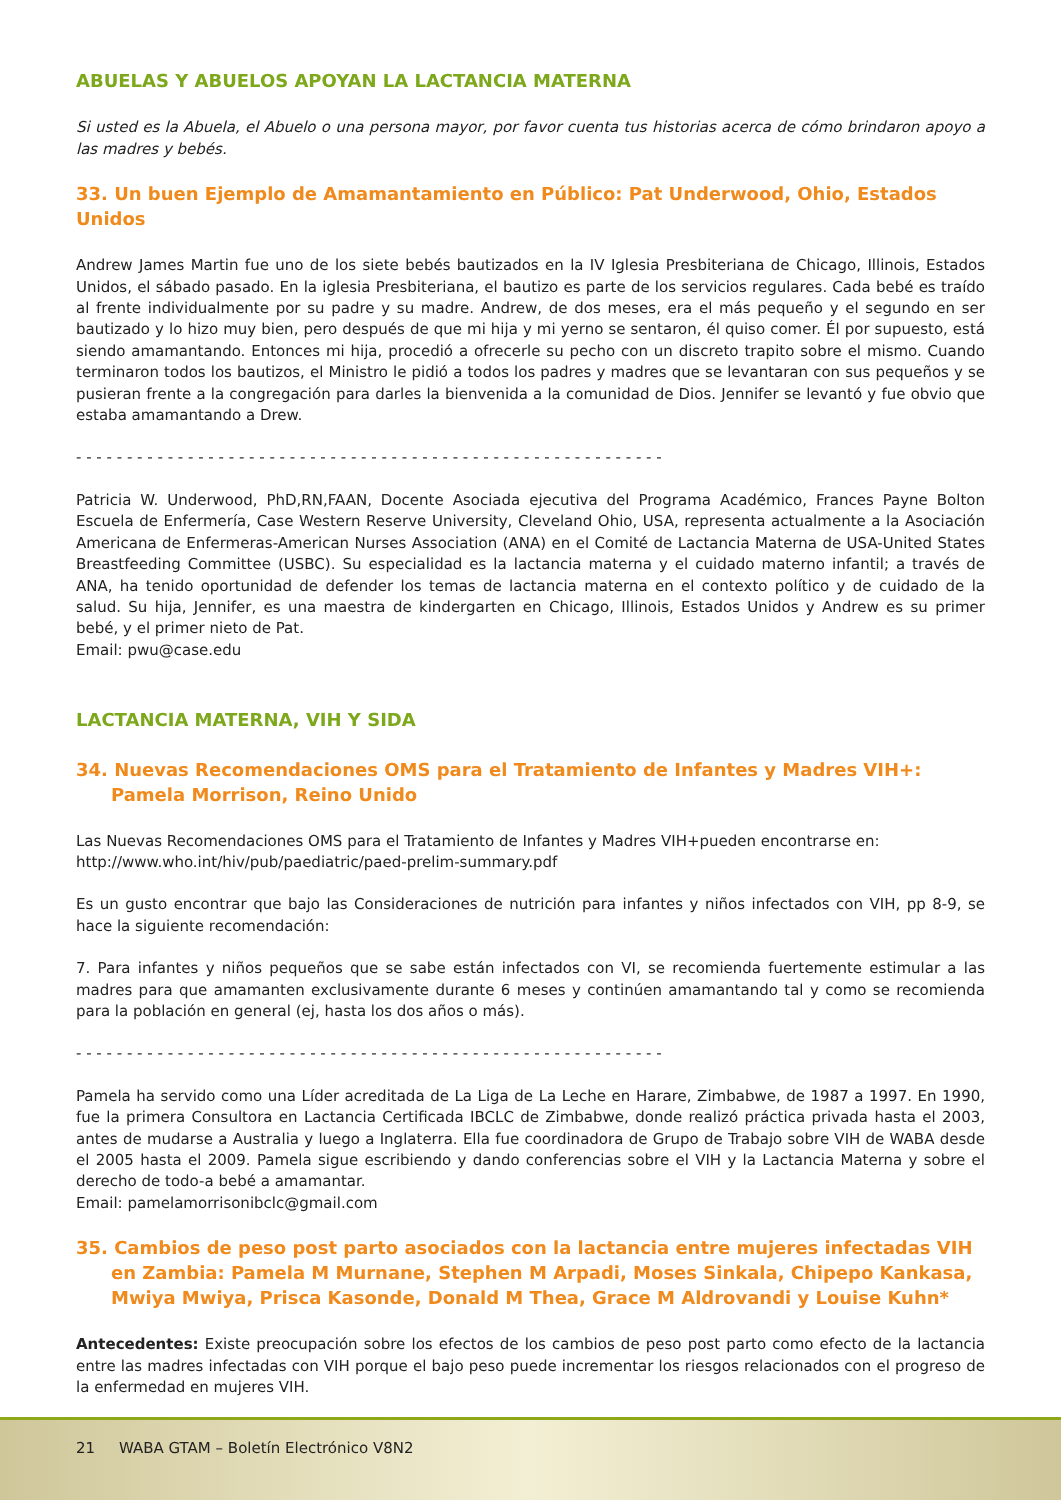ABUELAS Y ABUELOS APOYAN LA LACTANCIA MATERNA
Si usted es la Abuela, el Abuelo o una persona mayor, por favor cuenta tus historias acerca de cómo brindaron apoyo a las madres y bebés.
33. Un buen Ejemplo de Amamantamiento en Público: Pat Underwood, Ohio, Estados Unidos
Andrew James Martin fue uno de los siete bebés bautizados en la IV Iglesia Presbiteriana de Chicago, Illinois, Estados Unidos, el sábado pasado. En la iglesia Presbiteriana, el bautizo es parte de los servicios regulares. Cada bebé es traído al frente individualmente por su padre y su madre. Andrew, de dos meses, era el más pequeño y el segundo en ser bautizado y lo hizo muy bien, pero después de que mi hija y mi yerno se sentaron, él quiso comer. Él por supuesto, está siendo amamantando. Entonces mi hija, procedió a ofrecerle su pecho con un discreto trapito sobre el mismo. Cuando terminaron todos los bautizos, el Ministro le pidió a todos los padres y madres que se levantaran con sus pequeños y se pusieran frente a la congregación para darles la bienvenida a la comunidad de Dios. Jennifer se levantó y fue obvio que estaba amamantando a Drew.
- - - - - - - - - - - - - - - - - - - - - - - - - - - - - - - - - - - - - - - - - - - - - - - - - - - - - - - - - -
Patricia W. Underwood, PhD,RN,FAAN, Docente Asociada ejecutiva del Programa Académico, Frances Payne Bolton Escuela de Enfermería, Case Western Reserve University, Cleveland Ohio, USA, representa actualmente a la Asociación Americana de Enfermeras-American Nurses Association (ANA) en el Comité de Lactancia Materna de USA-United States Breastfeeding Committee (USBC). Su especialidad es la lactancia materna y el cuidado materno infantil; a través de ANA, ha tenido oportunidad de defender los temas de lactancia materna en el contexto político y de cuidado de la salud. Su hija, Jennifer, es una maestra de kindergarten en Chicago, Illinois, Estados Unidos y Andrew es su primer bebé, y el primer nieto de Pat.
Email: pwu@case.edu
LACTANCIA MATERNA, VIH Y SIDA
34. Nuevas Recomendaciones OMS para el Tratamiento de Infantes y Madres VIH+: Pamela Morrison, Reino Unido
Las Nuevas Recomendaciones OMS para el Tratamiento de Infantes y Madres VIH+pueden encontrarse en:
http://www.who.int/hiv/pub/paediatric/paed-prelim-summary.pdf
Es un gusto encontrar que bajo las Consideraciones de nutrición para infantes y niños infectados con VIH, pp 8-9, se hace la siguiente recomendación:
7. Para infantes y niños pequeños que se sabe están infectados con VI, se recomienda fuertemente estimular a las madres para que amamanten exclusivamente durante 6 meses y continúen amamantando tal y como se recomienda para la población en general (ej, hasta los dos años o más).
- - - - - - - - - - - - - - - - - - - - - - - - - - - - - - - - - - - - - - - - - - - - - - - - - - - - - - - - - -
Pamela ha servido como una Líder acreditada de La Liga de La Leche en Harare, Zimbabwe, de 1987 a 1997. En 1990, fue la primera Consultora en Lactancia Certificada IBCLC de Zimbabwe, donde realizó práctica privada hasta el 2003, antes de mudarse a Australia y luego a Inglaterra. Ella fue coordinadora de Grupo de Trabajo sobre VIH de WABA desde el 2005 hasta el 2009. Pamela sigue escribiendo y dando conferencias sobre el VIH y la Lactancia Materna y sobre el derecho de todo-a bebé a amamantar.
Email: pamelamorrisonibclc@gmail.com
35. Cambios de peso post parto asociados con la lactancia entre mujeres infectadas VIH en Zambia: Pamela M Murnane, Stephen M Arpadi, Moses Sinkala, Chipepo Kankasa, Mwiya Mwiya, Prisca Kasonde, Donald M Thea, Grace M Aldrovandi y Louise Kuhn*
Antecedentes: Existe preocupación sobre los efectos de los cambios de peso post parto como efecto de la lactancia entre las madres infectadas con VIH porque el bajo peso puede incrementar los riesgos relacionados con el progreso de la enfermedad en mujeres VIH.
21 WABA GTAM – Boletín Electrónico V8N2